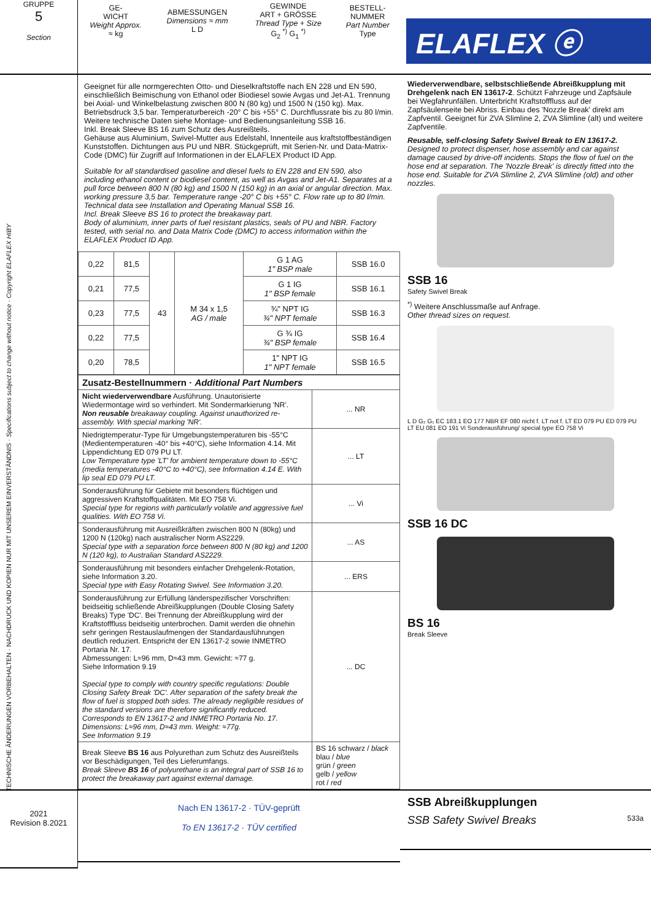TECHNISCHE ÄNDERUNGEN VORBEHALTEN · NACHDRUCK UND KOPIEN NUR MIT UNSEREM EINVERSTÄNDNIS · Specifications subject to change without notice · Copyright ELAFLEX HIBY
GRUPPE
5
Section
| GE- WICHT Weight Approx. ≈ kg | ABMESSUNGEN Dimensions ≈ mm L D | GEWINDE ART + GRÖSSE Thread Type + Size G<sub>2</sub> <sup>*)</sup> G<sub>1</sub> <sup>*)</sup> | BESTELL- NUMMER Part Number Type |
ELAFLEX ⓔ
Geeignet für alle normgerechten Otto- und Dieselkraftstoffe nach EN 228 und EN 590, einschließlich Beimischung von Ethanol oder Biodiesel sowie Avgas und Jet-A1. Trennung bei Axial- und Winkelbelastung zwischen 800 N (80 kg) und 1500 N (150 kg). Max. Betriebsdruck 3,5 bar. Temperaturbereich -20° C bis +55° C. Durchflussrate bis zu 80 l/min. Weitere technische Daten siehe Montage- und Bedienungsanleitung SSB 16.
Inkl. Break Sleeve BS 16 zum Schutz des Ausreißteils.
Gehäuse aus Aluminium, Swivel-Mutter aus Edelstahl, Innenteile aus kraftstoffbeständigen Kunststoffen. Dichtungen aus PU und NBR. Stückgeprüft, mit Serien-Nr. und Data-Matrix-Code (DMC) für Zugriff auf Informationen in der ELAFLEX Product ID App.
Suitable for all standardised gasoline and diesel fuels to EN 228 and EN 590, also including ethanol content or biodiesel content, as well as Avgas and Jet-A1. Separates at a pull force between 800 N (80 kg) and 1500 N (150 kg) in an axial or angular direction. Max. working pressure 3,5 bar. Temperature range -20° C bis +55° C. Flow rate up to 80 l/min. Technical data see Installation and Operating Manual SSB 16.
Incl. Break Sleeve BS 16 to protect the breakaway part.
Body of aluminium, inner parts of fuel resistant plastics, seals of PU and NBR. Factory tested, with serial no. and Data Matrix Code (DMC) to access information within the ELAFLEX Product ID App.
| 0,22 | 81,5 | 43 | M 34 x 1,5 AG / male | G 1 AG 1" BSP male | SSB 16.0 |
| 0,21 | 77,5 | | | G 1 IG 1" BSP female | SSB 16.1 |
| 0,23 | 77,5 | | | ¾" NPT IG ¾" NPT female | SSB 16.3 |
| 0,22 | 77,5 | | | G ¾ IG ¾" BSP female | SSB 16.4 |
| 0,20 | 78,5 | | | 1" NPT IG 1" NPT female | SSB 16.5 |
| Zusatz-Bestellnummern · Additional Part Numbers | |
| --- | --- |
| Nicht wiederverwendbare Ausführung. Unautorisierte Wiedermontage wird so verhindert. Mit Sondermarkierung 'NR'. Non reusable breakaway coupling. Against unauthorized re-assembly. With special marking 'NR'. | ... NR |
| Niedrigtemperatur-Type für Umgebungstemperaturen bis -55°C (Medientemperaturen -40° bis +40°C), siehe Information 4.14. Mit Lippendichtung ED 079 PU LT. Low Temperature type 'LT' for ambient temperature down to -55°C (media temperatures -40°C to +40°C), see Information 4.14 E. With lip seal ED 079 PU LT. | ... LT |
| Sonderausführung für Gebiete mit besonders flüchtigen und aggressiven Kraftstoffqualitäten. Mit EO 758 Vi. Special type for regions with particularly volatile and aggressive fuel qualities. With EO 758 Vi. | ... Vi |
| Sonderausführung mit Ausreißkräften zwischen 800 N (80kg) und 1200 N (120kg) nach australischer Norm AS2229. Special type with a separation force between 800 N (80 kg) and 1200 N (120 kg), to Australian Standard AS2229. | ... AS |
| Sonderausführung mit besonders einfacher Drehgelenk-Rotation, siehe Information 3.20. Special type with Easy Rotating Swivel. See Information 3.20. | ... ERS |
| Sonderausführung zur Erfüllung länderspezifischer Vorschriften: beidseitig schließende Abreißkupplungen (Double Closing Safety Breaks) Type 'DC'. Bei Trennung der Abreißkupplung wird der Kraftstofffluss beidseitig unterbrochen. Damit werden die ohnehin sehr geringen Restauslaufmengen der Standardausführungen deutlich reduziert. Entspricht der EN 13617-2 sowie INMETRO Portaria Nr. 17. Abmessungen: L≈96 mm, D≈43 mm. Gewicht: ≈77 g. Siehe Information 9.19 Special type to comply with country specific regulations: Double Closing Safety Break 'DC'. After separation of the safety break the flow of fuel is stopped both sides. The already negligible residues of the standard versions are therefore significantly reduced. Corresponds to EN 13617-2 and INMETRO Portaria No. 17. Dimensions: L≈96 mm, D≈43 mm. Weight: ≈77g. See Information 9.19 | ... DC |
| Break Sleeve BS 16 aus Polyurethan zum Schutz des Ausreißteils vor Beschädigungen, Teil des Lieferumfangs. Break Sleeve BS 16 of polyurethane is an integral part of SSB 16 to protect the breakaway part against external damage. | BS 16 schwarz / black blau / blue grün / green gelb / yellow rot / red |
Wiederverwendbare, selbstschließende Abreißkupplung mit Drehgelenk nach EN 13617-2. Schützt Fahrzeuge und Zapfsäule bei Wegfahrunfällen. Unterbricht Kraftstofffluss auf der Zapfsäulenseite bei Abriss. Einbau des 'Nozzle Break' direkt am Zapfventil. Geeignet für ZVA Slimline 2, ZVA Slimline (alt) und weitere Zapfventile.
Reusable, self-closing Safety Swivel Break to EN 13617-2. Designed to protect dispenser, hose assembly and car against damage caused by drive-off incidents. Stops the flow of fuel on the hose end at separation. The 'Nozzle Break' is directly fitted into the hose end. Suitable for ZVA Slimline 2, ZVA Slimline (old) and other nozzles.
SSB 16
Safety Swivel Break
<sup>*)</sup> Weitere Anschlussmaße auf Anfrage.
Other thread sizes on request.
L D G₂ G₁ EC 183.1 EO 177 NBR EF 080 nicht f. LT not f. LT ED 079 PU ED 079 PU LT EU 081 EO 191 Vi Sonderausführung/ special type EO 758 Vi
SSB 16 DC
BS 16
Break Sleeve
2021
Revision 8.2021
Nach EN 13617-2 · TÜV-geprüft
To EN 13617-2 · TÜV certified
SSB Abreißkupplungen
SSB Safety Swivel Breaks 533a